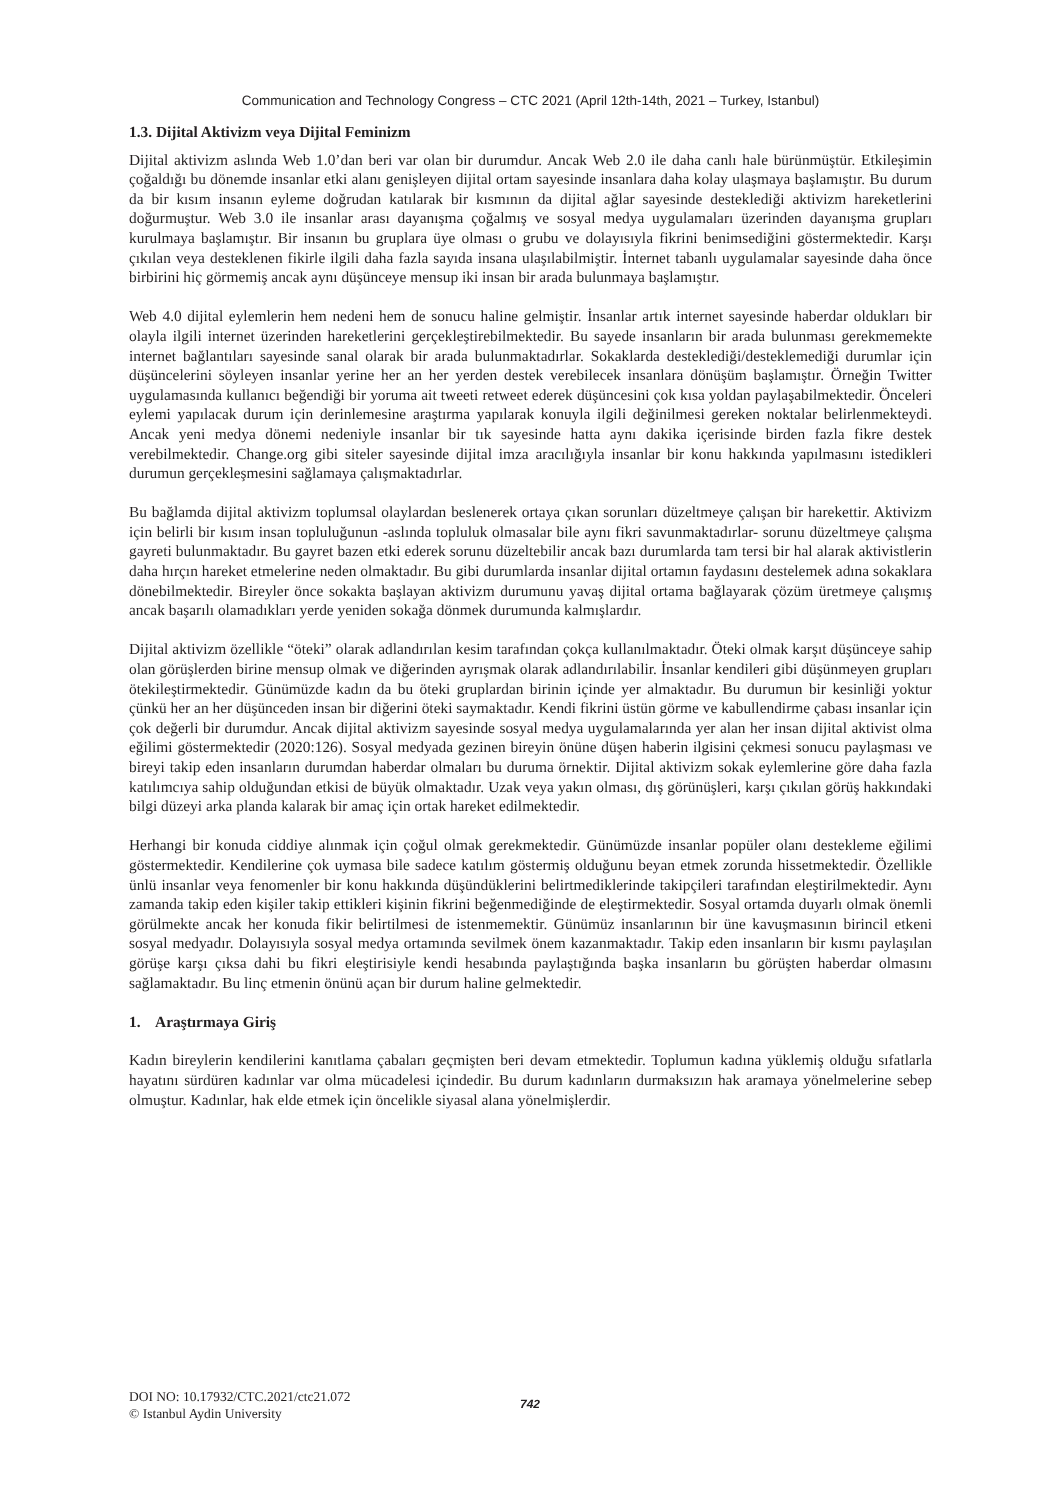Communication and Technology Congress – CTC 2021 (April 12th-14th, 2021 – Turkey, Istanbul)
1.3. Dijital Aktivizm veya Dijital Feminizm
Dijital aktivizm aslında Web 1.0’dan beri var olan bir durumdur. Ancak Web 2.0 ile daha canlı hale bürünmüştür. Etkileşimin çoğaldığı bu dönemde insanlar etki alanı genişleyen dijital ortam sayesinde insanlara daha kolay ulaşmaya başlamıştır. Bu durum da bir kısım insanın eyleme doğrudan katılarak bir kısmının da dijital ağlar sayesinde desteklediği aktivizm hareketlerini doğurmuştur. Web 3.0 ile insanlar arası dayanışma çoğalmış ve sosyal medya uygulamaları üzerinden dayanışma grupları kurulmaya başlamıştır. Bir insanın bu gruplara üye olması o grubu ve dolayısıyla fikrini benimsediğini göstermektedir. Karşı çıkılan veya desteklenen fikirle ilgili daha fazla sayıda insana ulaşılabilmiştir. İnternet tabanlı uygulamalar sayesinde daha önce birbirini hiç görmemiş ancak aynı düşünceye mensup iki insan bir arada bulunmaya başlamıştır.
Web 4.0 dijital eylemlerin hem nedeni hem de sonucu haline gelmiştir. İnsanlar artık internet sayesinde haberdar oldukları bir olayla ilgili internet üzerinden hareketlerini gerçekleştirebilmektedir. Bu sayede insanların bir arada bulunması gerekmemekte internet bağlantıları sayesinde sanal olarak bir arada bulunmaktadırlar. Sokaklarda desteklediği/desteklemediği durumlar için düşüncelerini söyleyen insanlar yerine her an her yerden destek verebilecek insanlara dönüşüm başlamıştır. Örneğin Twitter uygulamasında kullanıcı beğendiği bir yoruma ait tweeti retweet ederek düşüncesini çok kısa yoldan paylaşabilmektedir. Önceleri eylemi yapılacak durum için derinlemesine araştırma yapılarak konuyla ilgili değinilmesi gereken noktalar belirlenmekteydi. Ancak yeni medya dönemi nedeniyle insanlar bir tık sayesinde hatta aynı dakika içerisinde birden fazla fikre destek verebilmektedir. Change.org gibi siteler sayesinde dijital imza aracılığıyla insanlar bir konu hakkında yapılmasını istedikleri durumun gerçekleşmesini sağlamaya çalışmaktadırlar.
Bu bağlamda dijital aktivizm toplumsal olaylardan beslenerek ortaya çıkan sorunları düzeltmeye çalışan bir harekettir. Aktivizm için belirli bir kısım insan topluluğunun -aslında topluluk olmasalar bile aynı fikri savunmaktadırlar- sorunu düzeltmeye çalışma gayreti bulunmaktadır. Bu gayret bazen etki ederek sorunu düzeltebilir ancak bazı durumlarda tam tersi bir hal alarak aktivistlerin daha hırçın hareket etmelerine neden olmaktadır. Bu gibi durumlarda insanlar dijital ortamın faydasını destelemek adına sokaklara dönebilmektedir. Bireyler önce sokakta başlayan aktivizm durumunu yavaş dijital ortama bağlayarak çözüm üretmeye çalışmış ancak başarılı olamadıkları yerde yeniden sokağa dönmek durumunda kalmışlardır.
Dijital aktivizm özellikle “öteki” olarak adlandırılan kesim tarafından çokça kullanılmaktadır. Öteki olmak karşıt düşünceye sahip olan görüşlerden birine mensup olmak ve diğerinden ayrışmak olarak adlandırılabilir. İnsanlar kendileri gibi düşünmeyen grupları ötekileştirmektedir. Günümüzde kadın da bu öteki gruplardan birinin içinde yer almaktadır. Bu durumun bir kesinliği yoktur çünkü her an her düşünceden insan bir diğerini öteki saymaktadır. Kendi fikrini üstün görme ve kabullendirme çabası insanlar için çok değerli bir durumdur. Ancak dijital aktivizm sayesinde sosyal medya uygulamalarında yer alan her insan dijital aktivist olma eğilimi göstermektedir (2020:126). Sosyal medyada gezinen bireyin önüne düşen haberin ilgisini çekmesi sonucu paylaşması ve bireyi takip eden insanların durumdan haberdar olmaları bu duruma örnektir. Dijital aktivizm sokak eylemlerine göre daha fazla katılımcıya sahip olduğundan etkisi de büyük olmaktadır. Uzak veya yakın olması, dış görünüşleri, karşı çıkılan görüş hakkındaki bilgi düzeyi arka planda kalarak bir amaç için ortak hareket edilmektedir.
Herhangi bir konuda ciddiye alınmak için çoğul olmak gerekmektedir. Günümüzde insanlar popüler olanı destekleme eğilimi göstermektedir. Kendilerine çok uymasa bile sadece katılım göstermiş olduğunu beyan etmek zorunda hissetmektedir. Özellikle ünlü insanlar veya fenomenler bir konu hakkında düşündüklerini belirtmediklerinde takipçileri tarafından eleştirilmektedir. Aynı zamanda takip eden kişiler takip ettikleri kişinin fikrini beğenmediğinde de eleştirmektedir. Sosyal ortamda duyarlı olmak önemli görülmekte ancak her konuda fikir belirtilmesi de istenmemektir. Günümüz insanlarının bir üne kavuşmasının birincil etkeni sosyal medyadır. Dolayısıyla sosyal medya ortamında sevilmek önem kazanmaktadır. Takip eden insanların bir kısmı paylaşılan görüşe karşı çıksa dahi bu fikri eleştirisiyle kendi hesabında paylaştığında başka insanların bu görüşten haberdar olmasını sağlamaktadır. Bu linç etmenin önünü açan bir durum haline gelmektedir.
1. Araştırmaya Giriş
Kadın bireylerin kendilerini kanıtlama çabaları geçmişten beri devam etmektedir. Toplumun kadına yüklemiş olduğu sıfatlarla hayatını sürdüren kadınlar var olma mücadelesi içindedir. Bu durum kadınların durmaksızın hak aramaya yönelmelerine sebep olmuştur. Kadınlar, hak elde etmek için öncelikle siyasal alana yönelmişlerdir.
DOI NO: 10.17932/CTC.2021/ctc21.072
© Istanbul Aydin University
742